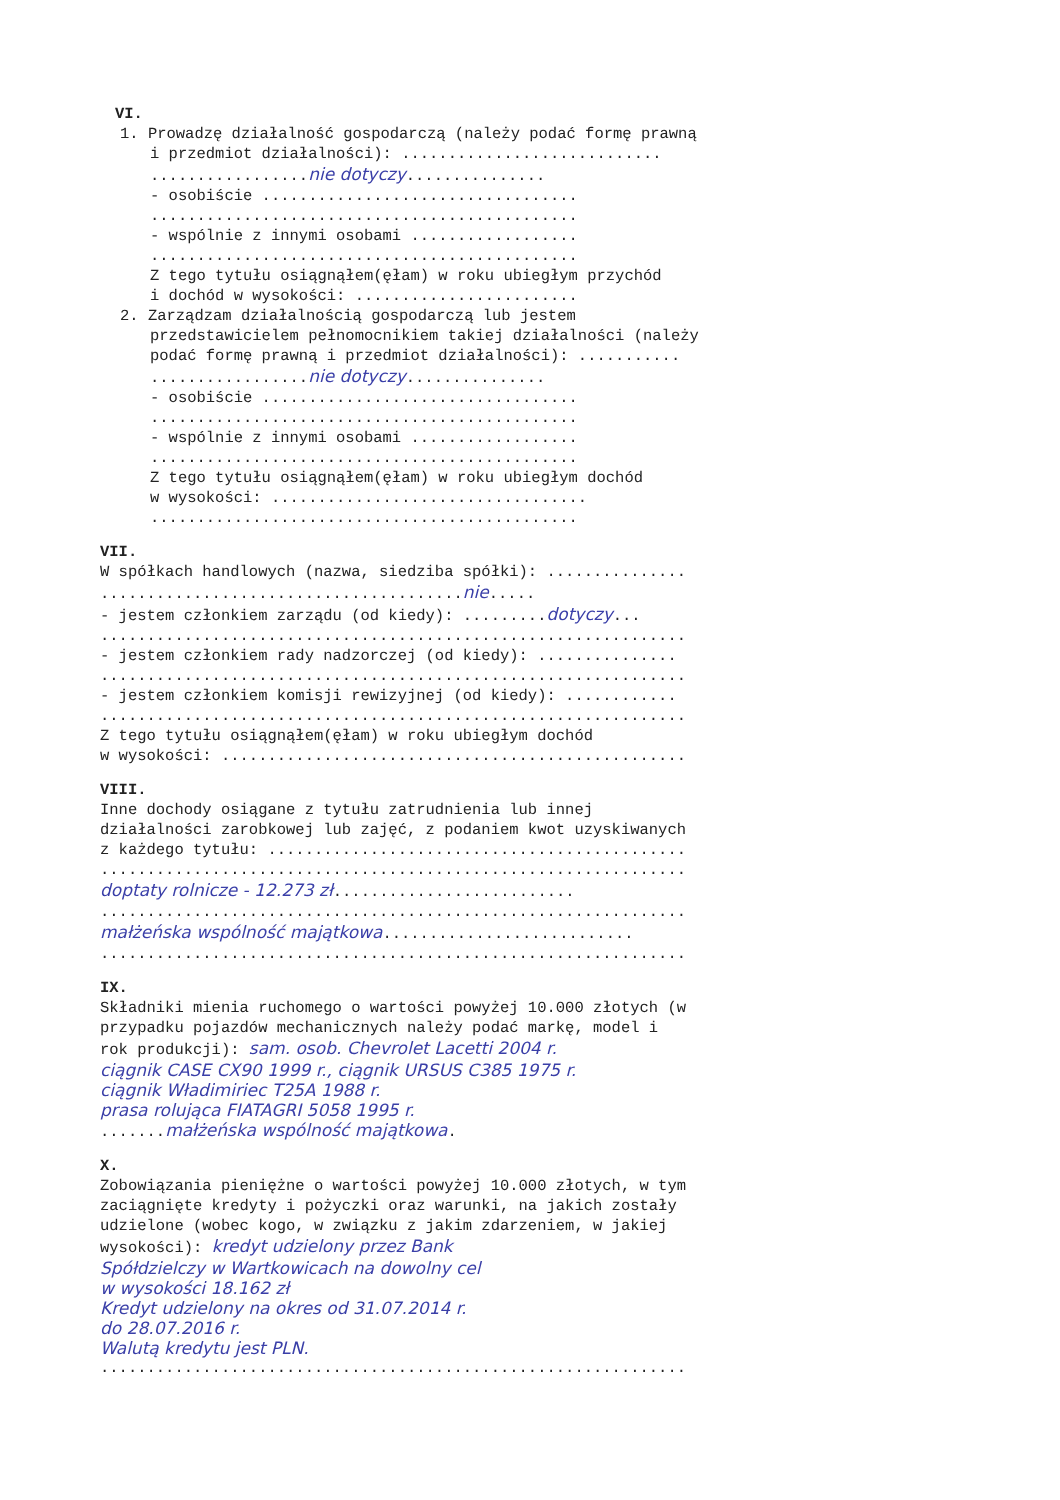VI.
1. Prowadzę działalność gospodarczą (należy podać formę prawną
i przedmiot działalności): ............................
.................nie dotyczy...............
- osobiście ..................................
..............................................
- wspólnie z innymi osobami ..................
..............................................
Z tego tytułu osiągnąłem(ęłam) w roku ubiegłym przychód
i dochód w wysokości: ........................
2. Zarządzam działalnością gospodarczą lub jestem
przedstawicielem pełnomocnikiem takiej działalności (należy
podać formę prawną i przedmiot działalności): ...........
.................nie dotyczy...............
- osobiście ..................................
..............................................
- wspólnie z innymi osobami ..................
..............................................
Z tego tytułu osiągnąłem(ęłam) w roku ubiegłym dochód
w wysokości: ..................................
..............................................
VII.
W spółkach handlowych (nazwa, siedziba spółki): ...............
.......................................nie.....
- jestem członkiem zarządu (od kiedy): .........dotyczy...
...............................................................
- jestem członkiem rady nadzorczej (od kiedy): ...............
...............................................................
- jestem członkiem komisji rewizyjnej (od kiedy): ............
...............................................................
Z tego tytułu osiągnąłem(ęłam) w roku ubiegłym dochód
w wysokości: ..................................................
VIII.
Inne dochody osiągane z tytułu zatrudnienia lub innej
działalności zarobkowej lub zajęć, z podaniem kwot uzyskiwanych
z każdego tytułu: .............................................
...............................................................
doptaty rolnicze - 12.273 zł..........................
...............................................................
małżeńska wspólność majątkowa...........................
...............................................................
IX.
Składniki mienia ruchomego o wartości powyżej 10.000 złotych (w
przypadku pojazdów mechanicznych należy podać markę, model i
rok produkcji): sam. osob. Chevrolet Lacetti 2004 r.
ciągnik CASE CX90 1999 r., ciągnik URSUS C385 1975 r.
ciągnik Władimiriec T25A 1988 r.
prasa rolująca FIATAGRI 5058 1995 r.
.......małżeńska wspólność majątkowa.
X.
Zobowiązania pieniężne o wartości powyżej 10.000 złotych, w tym
zaciągnięte kredyty i pożyczki oraz warunki, na jakich zostały
udzielone (wobec kogo, w związku z jakim zdarzeniem, w jakiej
wysokości): kredyt udzielony przez Bank
Spółdzielczy w Wartkowicach na dowolny cel
w wysokości 18.162 zł
Kredyt udzielony na okres od 31.07.2014 r.
do 28.07.2016 r.
Walutą kredytu jest PLN.
...............................................................